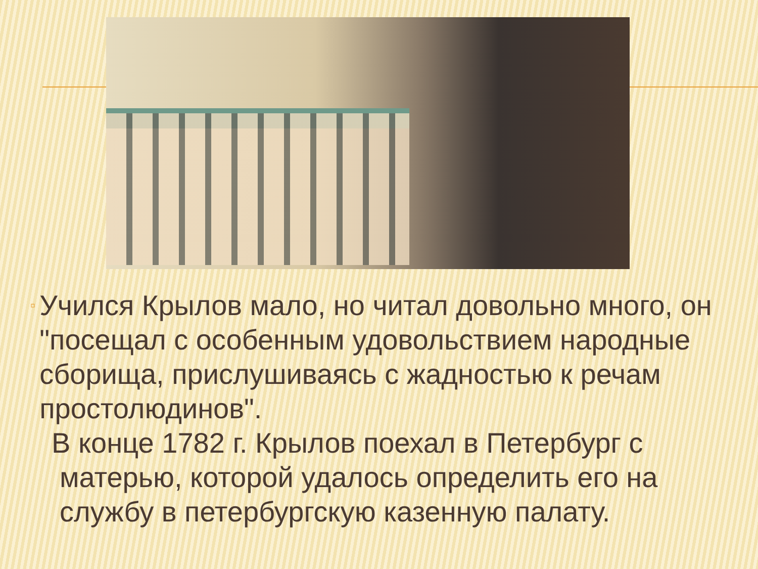▫
Учился Крылов мало, но читал довольно много, он "посещал с особенным удовольствием народные сборища, прислушиваясь с жадностью к речам простолюдинов".
В конце 1782 г. Крылов поехал в Петербург с матерью, которой удалось определить его на службу в петербургскую казенную палату.